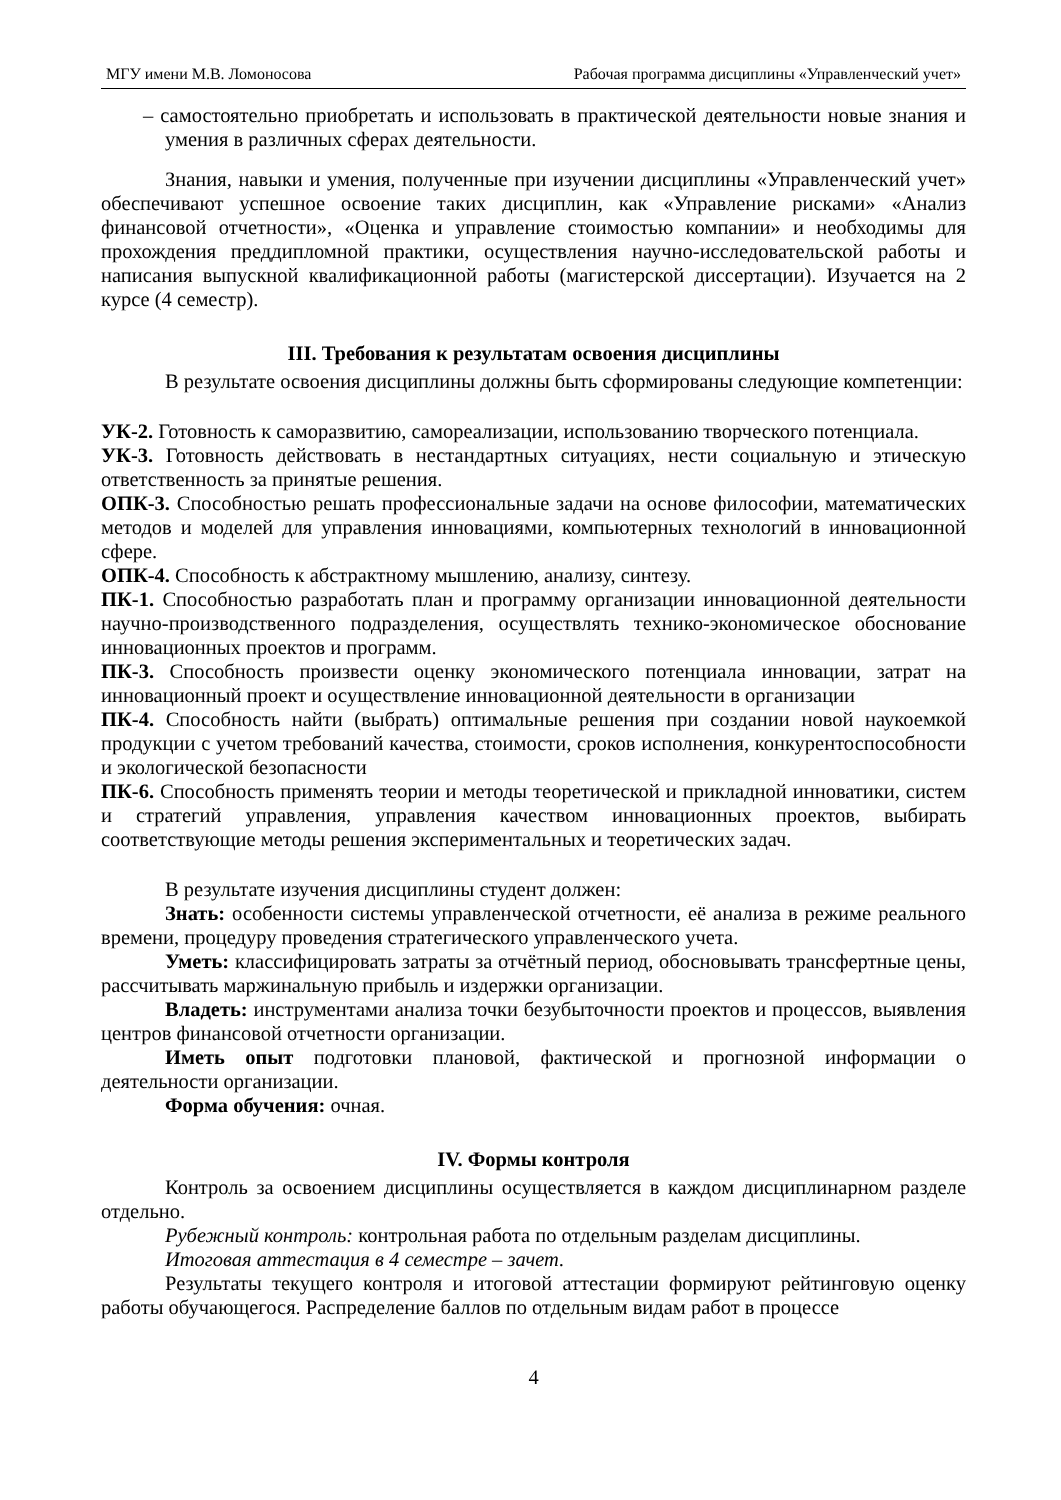МГУ имени М.В. Ломоносова Рабочая программа дисциплины «Управленческий учет»
– самостоятельно приобретать и использовать в практической деятельности новые знания и умения в различных сферах деятельности.
Знания, навыки и умения, полученные при изучении дисциплины «Управленческий учет» обеспечивают успешное освоение таких дисциплин, как «Управление рисками» «Анализ финансовой отчетности», «Оценка и управление стоимостью компании» и необходимы для прохождения преддипломной практики, осуществления научно-исследовательской работы и написания выпускной квалификационной работы (магистерской диссертации). Изучается на 2 курсе (4 семестр).
III. Требования к результатам освоения дисциплины
В результате освоения дисциплины должны быть сформированы следующие компетенции:
УК-2. Готовность к саморазвитию, самореализации, использованию творческого потенциала.
УК-3. Готовность действовать в нестандартных ситуациях, нести социальную и этическую ответственность за принятые решения.
ОПК-3. Способностью решать профессиональные задачи на основе философии, математических методов и моделей для управления инновациями, компьютерных технологий в инновационной сфере.
ОПК-4. Способность к абстрактному мышлению, анализу, синтезу.
ПК-1. Способностью разработать план и программу организации инновационной деятельности научно-производственного подразделения, осуществлять технико-экономическое обоснование инновационных проектов и программ.
ПК-3. Способность произвести оценку экономического потенциала инновации, затрат на инновационный проект и осуществление инновационной деятельности в организации
ПК-4. Способность найти (выбрать) оптимальные решения при создании новой наукоемкой продукции с учетом требований качества, стоимости, сроков исполнения, конкурентоспособности и экологической безопасности
ПК-6. Способность применять теории и методы теоретической и прикладной инноватики, систем и стратегий управления, управления качеством инновационных проектов, выбирать соответствующие методы решения экспериментальных и теоретических задач.
В результате изучения дисциплины студент должен:
Знать: особенности системы управленческой отчетности, её анализа в режиме реального времени, процедуру проведения стратегического управленческого учета.
Уметь: классифицировать затраты за отчётный период, обосновывать трансфертные цены, рассчитывать маржинальную прибыль и издержки организации.
Владеть: инструментами анализа точки безубыточности проектов и процессов, выявления центров финансовой отчетности организации.
Иметь опыт подготовки плановой, фактической и прогнозной информации о деятельности организации.
Форма обучения: очная.
IV. Формы контроля
Контроль за освоением дисциплины осуществляется в каждом дисциплинарном разделе отдельно.
Рубежный контроль: контрольная работа по отдельным разделам дисциплины.
Итоговая аттестация в 4 семестре – зачет.
Результаты текущего контроля и итоговой аттестации формируют рейтинговую оценку работы обучающегося. Распределение баллов по отдельным видам работ в процессе
4